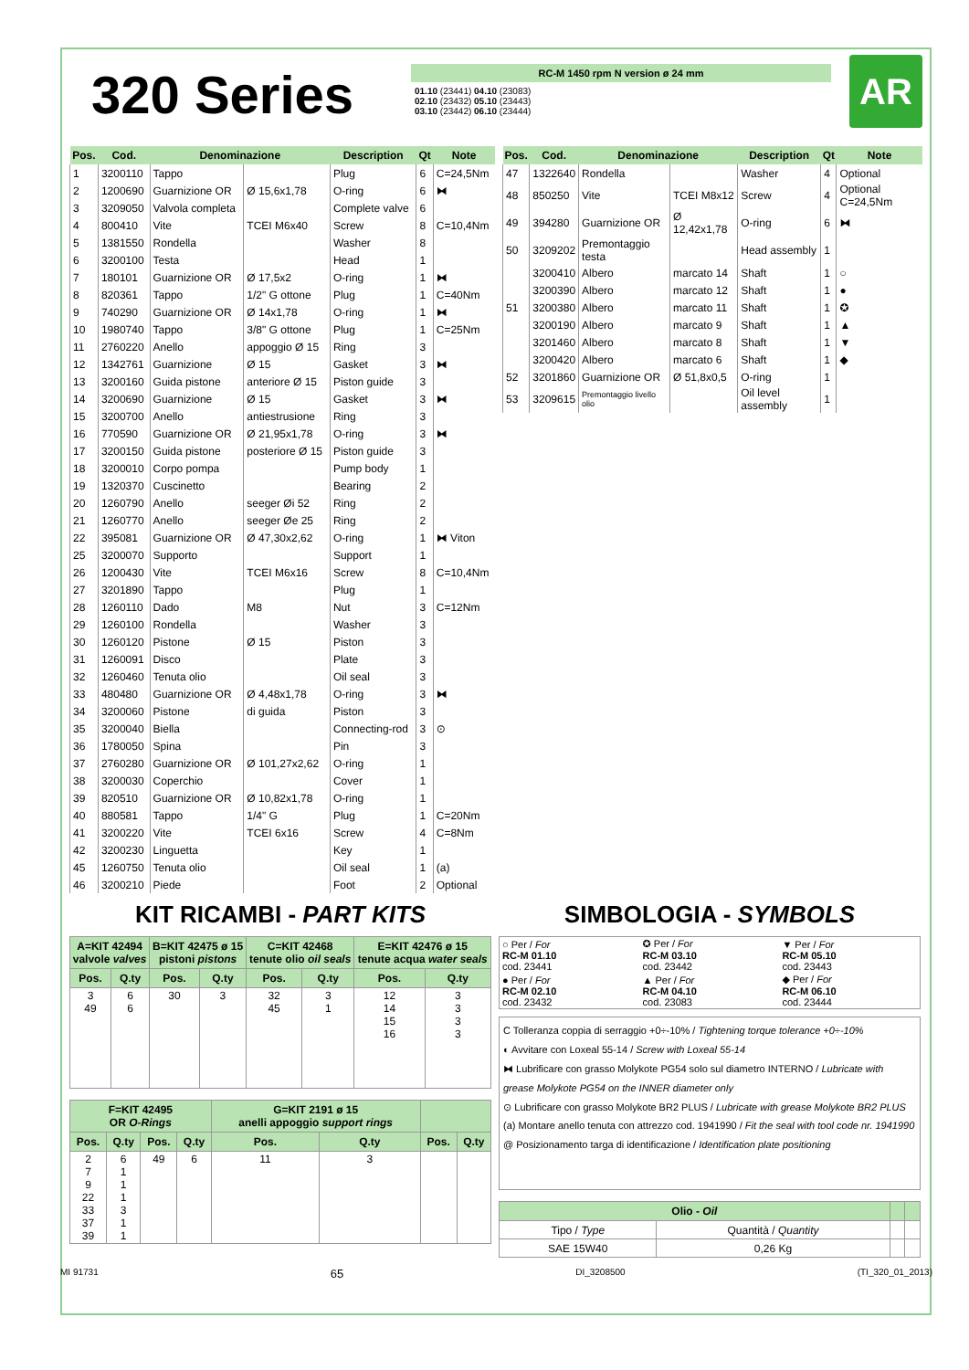320 Series
RC-M 1450 rpm N version ø 24 mm
01.10 (23441) 04.10 (23083)
02.10 (23432) 05.10 (23443)
03.10 (23442) 06.10 (23444)
AR
| Pos. | Cod. | Denominazione | | Description | Qt | Note |
| --- | --- | --- | --- | --- | --- | --- |
| 1 | 3200110 | Tappo | | Plug | 6 | C=24,5Nm |
| 2 | 1200690 | Guarnizione OR | Ø 15,6x1,78 | O-ring | 6 | ⧓ |
| 3 | 3209050 | Valvola completa | | Complete valve | 6 | |
| 4 | 800410 | Vite | TCEI M6x40 | Screw | 8 | C=10,4Nm |
| 5 | 1381550 | Rondella | | Washer | 8 | |
| 6 | 3200100 | Testa | | Head | 1 | |
| 7 | 180101 | Guarnizione OR | Ø 17,5x2 | O-ring | 1 | ⧓ |
| 8 | 820361 | Tappo | 1/2" G ottone | Plug | 1 | C=40Nm |
| 9 | 740290 | Guarnizione OR | Ø 14x1,78 | O-ring | 1 | ⧓ |
| 10 | 1980740 | Tappo | 3/8" G ottone | Plug | 1 | C=25Nm |
| 11 | 2760220 | Anello | appoggio Ø 15 | Ring | 3 | |
| 12 | 1342761 | Guarnizione | Ø 15 | Gasket | 3 | ⧓ |
| 13 | 3200160 | Guida pistone | anteriore Ø 15 | Piston guide | 3 | |
| 14 | 3200690 | Guarnizione | Ø 15 | Gasket | 3 | ⧓ |
| 15 | 3200700 | Anello | antiestrusione | Ring | 3 | |
| 16 | 770590 | Guarnizione OR | Ø 21,95x1,78 | O-ring | 3 | ⧓ |
| 17 | 3200150 | Guida pistone | posteriore Ø 15 | Piston guide | 3 | |
| 18 | 3200010 | Corpo pompa | | Pump body | 1 | |
| 19 | 1320370 | Cuscinetto | | Bearing | 2 | |
| 20 | 1260790 | Anello | seeger Øi 52 | Ring | 2 | |
| 21 | 1260770 | Anello | seeger Øe 25 | Ring | 2 | |
| 22 | 395081 | Guarnizione OR | Ø 47,30x2,62 | O-ring | 1 | ⧓ Viton |
| 25 | 3200070 | Supporto | | Support | 1 | |
| 26 | 1200430 | Vite | TCEI M6x16 | Screw | 8 | C=10,4Nm |
| 27 | 3201890 | Tappo | | Plug | 1 | |
| 28 | 1260110 | Dado | M8 | Nut | 3 | C=12Nm |
| 29 | 1260100 | Rondella | | Washer | 3 | |
| 30 | 1260120 | Pistone | Ø 15 | Piston | 3 | |
| 31 | 1260091 | Disco | | Plate | 3 | |
| 32 | 1260460 | Tenuta olio | | Oil seal | 3 | |
| 33 | 480480 | Guarnizione OR | Ø 4,48x1,78 | O-ring | 3 | ⧓ |
| 34 | 3200060 | Pistone | di guida | Piston | 3 | |
| 35 | 3200040 | Biella | | Connecting-rod | 3 | ⊙ |
| 36 | 1780050 | Spina | | Pin | 3 | |
| 37 | 2760280 | Guarnizione OR | Ø 101,27x2,62 | O-ring | 1 | |
| 38 | 3200030 | Coperchio | | Cover | 1 | |
| 39 | 820510 | Guarnizione OR | Ø 10,82x1,78 | O-ring | 1 | |
| 40 | 880581 | Tappo | 1/4" G | Plug | 1 | C=20Nm |
| 41 | 3200220 | Vite | TCEI 6x16 | Screw | 4 | C=8Nm |
| 42 | 3200230 | Linguetta | | Key | 1 | |
| 45 | 1260750 | Tenuta olio | | Oil seal | 1 | (a) |
| 46 | 3200210 | Piede | | Foot | 2 | Optional |
| Pos. | Cod. | Denominazione | | Description | Qt | Note |
| --- | --- | --- | --- | --- | --- | --- |
| 47 | 1322640 | Rondella | | Washer | 4 | Optional |
| 48 | 850250 | Vite | TCEI M8x12 | Screw | 4 | Optional C=24,5Nm |
| 49 | 394280 | Guarnizione OR | Ø 12,42x1,78 | O-ring | 6 | ⧓ |
| 50 | 3209202 | Premontaggio testa | | Head assembly | 1 | |
| | 3200410 | Albero | marcato 14 | Shaft | 1 | ○ |
| | 3200390 | Albero | marcato 12 | Shaft | 1 | ● |
| 51 | 3200380 | Albero | marcato 11 | Shaft | 1 | ✪ |
| | 3200190 | Albero | marcato 9 | Shaft | 1 | ▲ |
| | 3201460 | Albero | marcato 8 | Shaft | 1 | ▼ |
| | 3200420 | Albero | marcato 6 | Shaft | 1 | ◆ |
| 52 | 3201860 | Guarnizione OR | Ø 51,8x0,5 | O-ring | 1 | |
| 53 | 3209615 | Premontaggio livello olio | | Oil level assembly | 1 | |
KIT RICAMBI - PART KITS
| A=KIT 42494 valvole valves | | B=KIT 42475 ø 15 pistoni pistons | | C=KIT 42468 tenute olio oil seals | | E=KIT 42476 ø 15 tenute acqua water seals | |
| --- | --- | --- | --- | --- | --- | --- | --- |
| Pos. | Q.ty | Pos. | Q.ty | Pos. | Q.ty | Pos. | Q.ty |
| 3 49 | 6 6 | 30 | 3 | 32 45 | 3 1 | 12 14 15 16 | 3 3 3 3 |
| F=KIT 42495 OR O-Rings | | | | G=KIT 2191 ø 15 anelli appoggio support rings | | | |
| --- | --- | --- | --- | --- | --- | --- | --- |
| Pos. | Q.ty | Pos. | Q.ty | Pos. | Q.ty | Pos. | Q.ty |
| 2 7 9 22 33 37 39 | 6 1 1 1 3 1 1 | 49 | 6 | 11 | 3 | | |
SIMBOLOGIA - SYMBOLS
| ○ Per / For RC-M 01.10 cod. 23441 | ✪ Per / For RC-M 03.10 cod. 23442 | ▼ Per / For RC-M 05.10 cod. 23443 |
| ● Per / For RC-M 02.10 cod. 23432 | ▲ Per / For RC-M 04.10 cod. 23083 | ◆ Per / For RC-M 06.10 cod. 23444 |
C Tolleranza coppia di serraggio +0÷-10% / Tightening torque tolerance +0÷-10%
◐ Avvitare con Loxeal 55-14 / Screw with Loxeal 55-14
⧓ Lubrificare con grasso Molykote PG54 solo sul diametro INTERNO / Lubricate with grease Molykote PG54 on the INNER diameter only
⊙ Lubrificare con grasso Molykote BR2 PLUS / Lubricate with grease Molykote BR2 PLUS
(a) Montare anello tenuta con attrezzo cod. 1941990 / Fit the seal with tool code nr. 1941990
@ Posizionamento targa di identificazione / Identification plate positioning
| Olio - Oil | | | |
| --- | --- | --- | --- |
| Tipo / Type | Quantità / Quantity | | |
| SAE 15W40 | 0,26 Kg | | |
MI 91731 65 DI_3208500 (TI_320_01_2013)